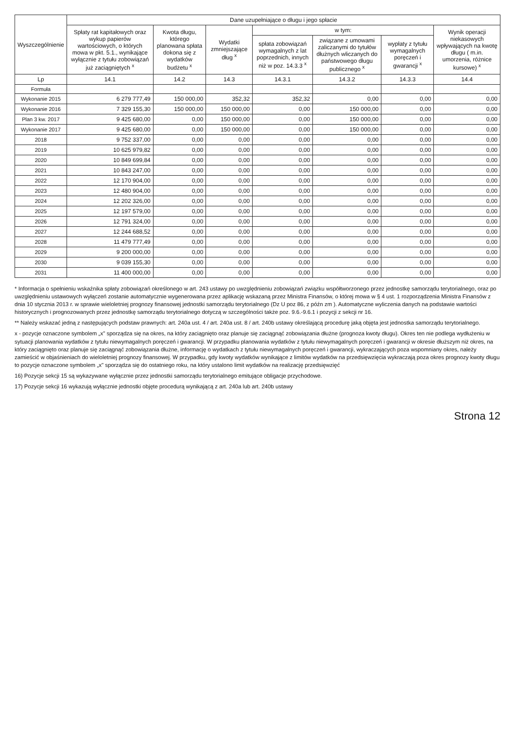| Wyszczególnienie | Dane uzupełniające o długu i jego spłacie | | | | | | |
| --- | --- | --- | --- | --- | --- | --- | --- |
| | Spłaty rat kapitałowych oraz wykup papierów wartościowych, o których mowa w pkt. 5.1., wynikające wyłącznie z tytułu zobowiązań już zaciągniętych <sup>x</sup> | Kwota długu, którego planowana spłata dokona się z wydatków budżetu <sup>x</sup> | Wydatki zmniejszające dług <sup>x</sup> | w tym: | | | Wynik operacji niekasowych wpływających na kwotę długu ( m.in. umorzenia, różnice kursowe) <sup>x</sup> |
| | | | | spłata zobowiązań wymagalnych z lat poprzednich, innych niż w poz. 14.3.3 <sup>x</sup> | związane z umowami zaliczanymi do tytułów dłużnych wliczanych do państwowego długu publicznego <sup>x</sup> | wypłaty z tytułu wymagalnych poręczeń i gwarancji <sup>x</sup> | |
| Lp | 14.1 | 14.2 | 14.3 | 14.3.1 | 14.3.2 | 14.3.3 | 14.4 |
| Formuła | | | | | | | |
| Wykonanie 2015 | 6 279 777,49 | 150 000,00 | 352,32 | 352,32 | 0,00 | 0,00 | 0,00 |
| Wykonanie 2016 | 7 329 155,30 | 150 000,00 | 150 000,00 | 0,00 | 150 000,00 | 0,00 | 0,00 |
| Plan 3 kw. 2017 | 9 425 680,00 | 0,00 | 150 000,00 | 0,00 | 150 000,00 | 0,00 | 0,00 |
| Wykonanie 2017 | 9 425 680,00 | 0,00 | 150 000,00 | 0,00 | 150 000,00 | 0,00 | 0,00 |
| 2018 | 9 752 337,00 | 0,00 | 0,00 | 0,00 | 0,00 | 0,00 | 0,00 |
| 2019 | 10 625 979,82 | 0,00 | 0,00 | 0,00 | 0,00 | 0,00 | 0,00 |
| 2020 | 10 849 699,84 | 0,00 | 0,00 | 0,00 | 0,00 | 0,00 | 0,00 |
| 2021 | 10 843 247,00 | 0,00 | 0,00 | 0,00 | 0,00 | 0,00 | 0,00 |
| 2022 | 12 170 904,00 | 0,00 | 0,00 | 0,00 | 0,00 | 0,00 | 0,00 |
| 2023 | 12 480 904,00 | 0,00 | 0,00 | 0,00 | 0,00 | 0,00 | 0,00 |
| 2024 | 12 202 326,00 | 0,00 | 0,00 | 0,00 | 0,00 | 0,00 | 0,00 |
| 2025 | 12 197 579,00 | 0,00 | 0,00 | 0,00 | 0,00 | 0,00 | 0,00 |
| 2026 | 12 791 324,00 | 0,00 | 0,00 | 0,00 | 0,00 | 0,00 | 0,00 |
| 2027 | 12 244 688,52 | 0,00 | 0,00 | 0,00 | 0,00 | 0,00 | 0,00 |
| 2028 | 11 479 777,49 | 0,00 | 0,00 | 0,00 | 0,00 | 0,00 | 0,00 |
| 2029 | 9 200 000,00 | 0,00 | 0,00 | 0,00 | 0,00 | 0,00 | 0,00 |
| 2030 | 9 039 155,30 | 0,00 | 0,00 | 0,00 | 0,00 | 0,00 | 0,00 |
| 2031 | 11 400 000,00 | 0,00 | 0,00 | 0,00 | 0,00 | 0,00 | 0,00 |
* Informacja o spełnieniu wskaźnika spłaty zobowiązań określonego w art. 243 ustawy po uwzględnieniu zobowiązań związku współtworzonego przez jednostkę samorządu terytorialnego, oraz po uwzględnieniu ustawowych wyłączeń zostanie automatycznie wygenerowana przez aplikację wskazaną przez Ministra Finansów, o której mowa w § 4 ust. 1 rozporządzenia Ministra Finansów z dnia 10 stycznia 2013 r. w sprawie wieloletniej prognozy finansowej jednostki samorządu terytorialnego (Dz U poz 86, z późn zm ). Automatyczne wyliczenia danych na podstawie wartości historycznych i prognozowanych przez jednostkę samorządu terytorialnego dotyczą w szczególności także poz. 9.6.-9.6.1 i pozycji z sekcji nr 16.
** Należy wskazać jedną z następujących podstaw prawnych: art. 240a ust. 4 / art. 240a ust. 8 / art. 240b ustawy określającą procedurę jaką objęta jest jednostka samorządu terytorialnego.
x - pozycje oznaczone symbolem „x" sporządza się na okres, na który zaciągnięto oraz planuje się zaciągnąć zobowiązania dłużne (prognoza kwoty długu). Okres ten nie podlega wydłużeniu w sytuacji planowania wydatków z tytułu niewymagalnych poręczeń i gwarancji. W przypadku planowania wydatków z tytułu niewymagalnych poręczeń i gwarancji w okresie dłuższym niż okres, na który zaciągnięto oraz planuje się zaciągnąć zobowiązania dłużne, informację o wydatkach z tytułu niewymagalnych poręczeń i gwarancji, wykraczających poza wspomniany okres, należy zamieścić w objaśnieniach do wieloletniej prognozy finansowej. W przypadku, gdy kwoty wydatków wynikające z limitów wydatków na przedsięwzięcia wykraczają poza okres prognozy kwoty długu to pozycje oznaczone symbolem „x" sporządza się do ostatniego roku, na który ustalono limit wydatków na realizację przedsięwzięć
16) Pozycje sekcji 15 są wykazywane wyłącznie przez jednostki samorządu terytorialnego emitujące obligacje przychodowe.
17) Pozycje sekcji 16 wykazują wyłącznie jednostki objęte procedurą wynikającą z art. 240a lub art. 240b ustawy
Strona 12